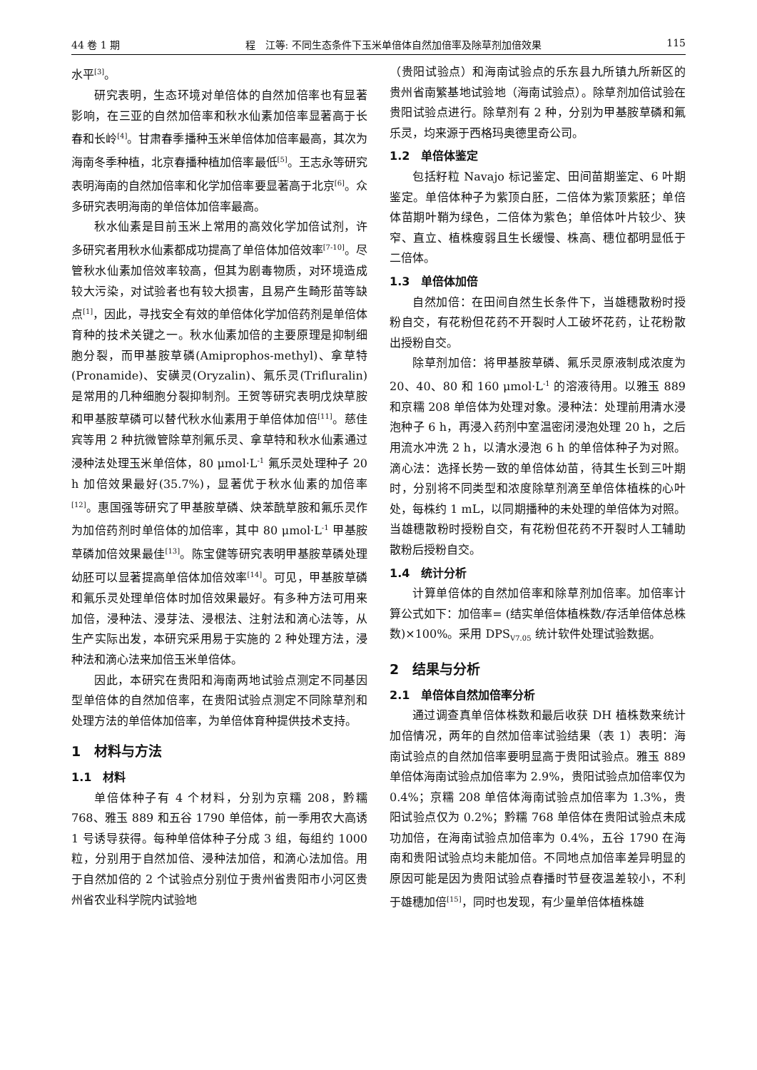44 卷 1 期 程　江等: 不同生态条件下玉米单倍体自然加倍率及除草剂加倍效果 115
水平<sup>[3]</sup>。
研究表明，生态环境对单倍体的自然加倍率也有显著影响，在三亚的自然加倍率和秋水仙素加倍率显著高于长春和长岭<sup>[4]</sup>。甘肃春季播种玉米单倍体加倍率最高，其次为海南冬季种植，北京春播种植加倍率最低<sup>[5]</sup>。王志永等研究表明海南的自然加倍率和化学加倍率要显著高于北京<sup>[6]</sup>。众多研究表明海南的单倍体加倍率最高。
秋水仙素是目前玉米上常用的高效化学加倍试剂，许多研究者用秋水仙素都成功提高了单倍体加倍效率<sup>[7-10]</sup>。尽管秋水仙素加倍效率较高，但其为剧毒物质，对环境造成较大污染，对试验者也有较大损害，且易产生畸形苗等缺点<sup>[1]</sup>，因此，寻找安全有效的单倍体化学加倍药剂是单倍体育种的技术关键之一。秋水仙素加倍的主要原理是抑制细胞分裂，而甲基胺草磷(Amiprophos-methyl)、拿草特(Pronamide)、安磺灵(Oryzalin)、氟乐灵(Trifluralin)是常用的几种细胞分裂抑制剂。王贺等研究表明戊炔草胺和甲基胺草磷可以替代秋水仙素用于单倍体加倍<sup>[11]</sup>。慈佳宾等用 2 种抗微管除草剂氟乐灵、拿草特和秋水仙素通过浸种法处理玉米单倍体，80 μmol·L<sup>-1</sup> 氟乐灵处理种子 20 h 加倍效果最好(35.7%)，显著优于秋水仙素的加倍率<sup>[12]</sup>。惠国强等研究了甲基胺草磷、炔苯酰草胺和氟乐灵作为加倍药剂时单倍体的加倍率，其中 80 μmol·L<sup>-1</sup> 甲基胺草磷加倍效果最佳<sup>[13]</sup>。陈宝健等研究表明甲基胺草磷处理幼胚可以显著提高单倍体加倍效率<sup>[14]</sup>。可见，甲基胺草磷和氟乐灵处理单倍体时加倍效果最好。有多种方法可用来加倍，浸种法、浸芽法、浸根法、注射法和滴心法等，从生产实际出发，本研究采用易于实施的 2 种处理方法，浸种法和滴心法来加倍玉米单倍体。
因此，本研究在贵阳和海南两地试验点测定不同基因型单倍体的自然加倍率，在贵阳试验点测定不同除草剂和处理方法的单倍体加倍率，为单倍体育种提供技术支持。
1　材料与方法
1.1　材料
单倍体种子有 4 个材料，分别为京糯 208，黔糯 768、雅玉 889 和五谷 1790 单倍体，前一季用农大高诱 1 号诱导获得。每种单倍体种子分成 3 组，每组约 1000 粒，分别用于自然加倍、浸种法加倍，和滴心法加倍。用于自然加倍的 2 个试验点分别位于贵州省贵阳市小河区贵州省农业科学院内试验地
（贵阳试验点）和海南试验点的乐东县九所镇九所新区的贵州省南繁基地试验地（海南试验点）。除草剂加倍试验在贵阳试验点进行。除草剂有 2 种，分别为甲基胺草磷和氟乐灵，均来源于西格玛奥德里奇公司。
1.2　单倍体鉴定
包括籽粒 Navajo 标记鉴定、田间苗期鉴定、6 叶期鉴定。单倍体种子为紫顶白胚，二倍体为紫顶紫胚；单倍体苗期叶鞘为绿色，二倍体为紫色；单倍体叶片较少、狭窄、直立、植株瘦弱且生长缓慢、株高、穗位都明显低于二倍体。
1.3　单倍体加倍
自然加倍：在田间自然生长条件下，当雄穗散粉时授粉自交，有花粉但花药不开裂时人工破坏花药，让花粉散出授粉自交。
除草剂加倍：将甲基胺草磷、氟乐灵原液制成浓度为 20、40、80 和 160 μmol·L<sup>-1</sup> 的溶液待用。以雅玉 889 和京糯 208 单倍体为处理对象。浸种法：处理前用清水浸泡种子 6 h，再浸入药剂中室温密闭浸泡处理 20 h，之后用流水冲洗 2 h，以清水浸泡 6 h 的单倍体种子为对照。滴心法：选择长势一致的单倍体幼苗，待其生长到三叶期时，分别将不同类型和浓度除草剂滴至单倍体植株的心叶处，每株约 1 mL，以同期播种的未处理的单倍体为对照。当雄穗散粉时授粉自交，有花粉但花药不开裂时人工辅助散粉后授粉自交。
1.4　统计分析
计算单倍体的自然加倍率和除草剂加倍率。加倍率计算公式如下：加倍率= (结实单倍体植株数/存活单倍体总株数)×100%。采用 DPS<sub>V7.05</sub> 统计软件处理试验数据。
2　结果与分析
2.1　单倍体自然加倍率分析
通过调查真单倍体株数和最后收获 DH 植株数来统计加倍情况，两年的自然加倍率试验结果（表 1）表明：海南试验点的自然加倍率要明显高于贵阳试验点。雅玉 889 单倍体海南试验点加倍率为 2.9%，贵阳试验点加倍率仅为 0.4%；京糯 208 单倍体海南试验点加倍率为 1.3%，贵阳试验点仅为 0.2%；黔糯 768 单倍体在贵阳试验点未成功加倍，在海南试验点加倍率为 0.4%，五谷 1790 在海南和贵阳试验点均未能加倍。不同地点加倍率差异明显的原因可能是因为贵阳试验点春播时节昼夜温差较小，不利于雄穗加倍<sup>[15]</sup>，同时也发现，有少量单倍体植株雄